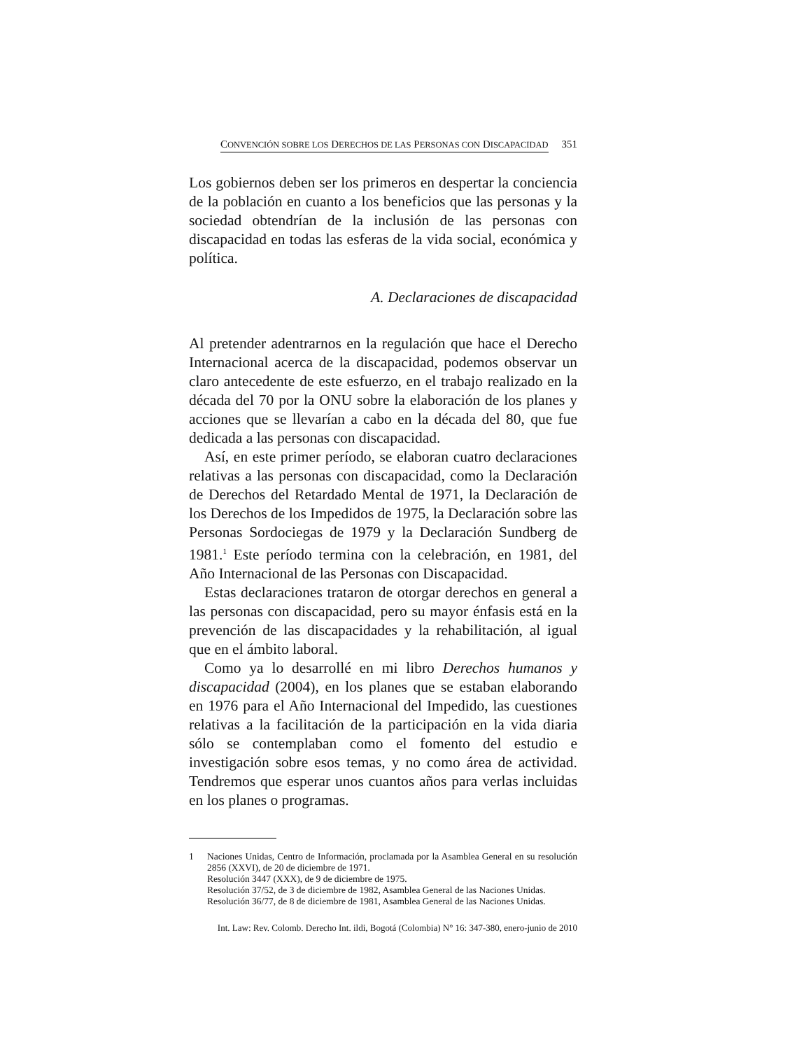CONVENCIÓN SOBRE LOS DERECHOS DE LAS PERSONAS CON DISCAPACIDAD 351
Los gobiernos deben ser los primeros en despertar la conciencia de la población en cuanto a los beneficios que las personas y la sociedad obtendrían de la inclusión de las personas con discapacidad en todas las esferas de la vida social, económica y política.
A. Declaraciones de discapacidad
Al pretender adentrarnos en la regulación que hace el Derecho Internacional acerca de la discapacidad, podemos observar un claro antecedente de este esfuerzo, en el trabajo realizado en la década del 70 por la ONU sobre la elaboración de los planes y acciones que se llevarían a cabo en la década del 80, que fue dedicada a las personas con discapacidad.
Así, en este primer período, se elaboran cuatro declaraciones relativas a las personas con discapacidad, como la Declaración de Derechos del Retardado Mental de 1971, la Declaración de los Derechos de los Impedidos de 1975, la Declaración sobre las Personas Sordociegas de 1979 y la Declaración Sundberg de 1981.<sup>1</sup> Este período termina con la celebración, en 1981, del Año Internacional de las Personas con Discapacidad.
Estas declaraciones trataron de otorgar derechos en general a las personas con discapacidad, pero su mayor énfasis está en la prevención de las discapacidades y la rehabilitación, al igual que en el ámbito laboral.
Como ya lo desarrollé en mi libro Derechos humanos y discapacidad (2004), en los planes que se estaban elaborando en 1976 para el Año Internacional del Impedido, las cuestiones relativas a la facilitación de la participación en la vida diaria sólo se contemplaban como el fomento del estudio e investigación sobre esos temas, y no como área de actividad. Tendremos que esperar unos cuantos años para verlas incluidas en los planes o programas.
1 Naciones Unidas, Centro de Información, proclamada por la Asamblea General en su resolución 2856 (XXVI), de 20 de diciembre de 1971.
Resolución 3447 (XXX), de 9 de diciembre de 1975.
Resolución 37/52, de 3 de diciembre de 1982, Asamblea General de las Naciones Unidas.
Resolución 36/77, de 8 de diciembre de 1981, Asamblea General de las Naciones Unidas.
Int. Law: Rev. Colomb. Derecho Int. ildi, Bogotá (Colombia) N° 16: 347-380, enero-junio de 2010